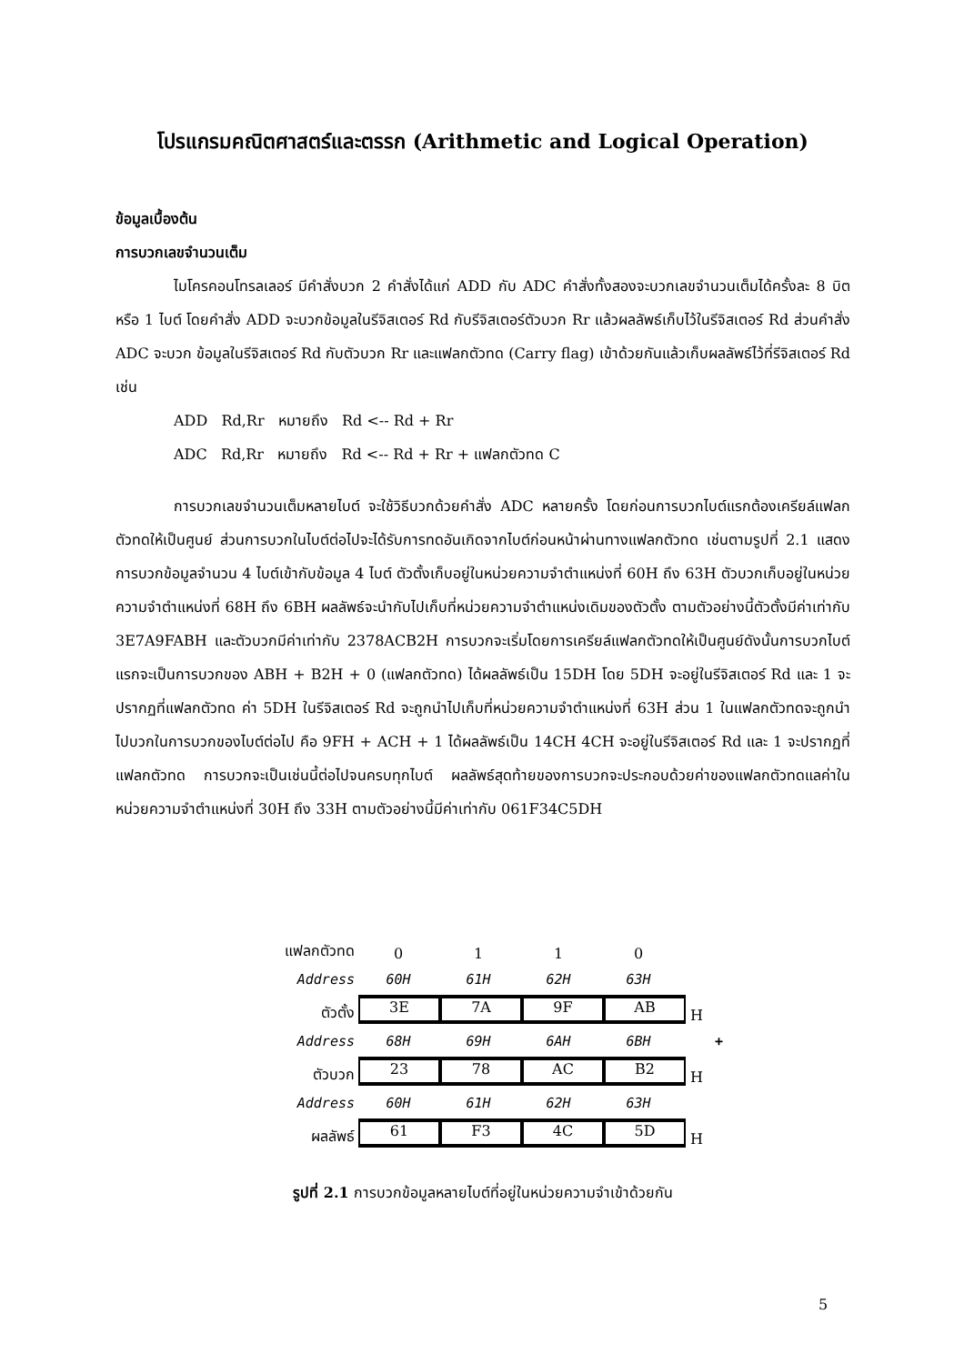โปรแกรมคณิตศาสตร์และตรรก (Arithmetic and Logical Operation)
ข้อมูลเบื้องต้น
การบวกเลขจำนวนเต็ม
ไมโครคอนโทรลเลอร์ มีคำสั่งบวก 2 คำสั่งได้แก่ ADD กับ ADC คำสั่งทั้งสองจะบวกเลขจำนวนเต็มได้ครั้งละ 8 บิต หรือ 1 ไบต์ โดยคำสั่ง ADD จะบวกข้อมูลในรีจิสเตอร์ Rd กับรีจิสเตอร์ตัวบวก Rr แล้วผลลัพธ์เก็บไว้ในรีจิสเตอร์ Rd ส่วนคำสั่ง ADC จะบวก ข้อมูลในรีจิสเตอร์ Rd กับตัวบวก Rr และแฟลกตัวทด (Carry flag) เข้าด้วยกันแล้วเก็บผลลัพธ์ไว้ที่รีจิสเตอร์ Rd เช่น
ADD Rd,Rr หมายถึง Rd <-- Rd + Rr
ADC Rd,Rr หมายถึง Rd <-- Rd + Rr + แฟลกตัวทด C
การบวกเลขจำนวนเต็มหลายไบต์ จะใช้วิธีบวกด้วยคำสั่ง ADC หลายครั้ง โดยก่อนการบวกไบต์แรกต้องเครียล์แฟลกตัวทดให้เป็นศูนย์ ส่วนการบวกในไบต์ต่อไปจะได้รับการทดอันเกิดจากไบต์ก่อนหน้าผ่านทางแฟลกตัวทด เช่นตามรูปที่ 2.1 แสดงการบวกข้อมูลจำนวน 4 ไบต์เข้ากับข้อมูล 4 ไบต์ ตัวตั้งเก็บอยู่ในหน่วยความจำตำแหน่งที่ 60H ถึง 63H ตัวบวกเก็บอยู่ในหน่วยความจำตำแหน่งที่ 68H ถึง 6BH ผลลัพธ์จะนำกับไปเก็บที่หน่วยความจำตำแหน่งเดิมของตัวตั้ง ตามตัวอย่างนี้ตัวตั้งมีค่าเท่ากับ 3E7A9FABH และตัวบวกมีค่าเท่ากับ 2378ACB2H การบวกจะเริ่มโดยการเครียล์แฟลกตัวทดให้เป็นศูนย์ดังนั้นการบวกไบต์แรกจะเป็นการบวกของ ABH + B2H + 0 (แฟลกตัวทด) ได้ผลลัพธ์เป็น 15DH โดย 5DH จะอยู่ในรีจิสเตอร์ Rd และ 1 จะปรากฏที่แฟลกตัวทด ค่า 5DH ในรีจิสเตอร์ Rd จะถูกนำไปเก็บที่หน่วยความจำตำแหน่งที่ 63H ส่วน 1 ในแฟลกตัวทดจะถูกนำไปบวกในการบวกของไบต์ต่อไป คือ 9FH + ACH + 1 ได้ผลลัพธ์เป็น 14CH 4CH จะอยู่ในรีจิสเตอร์ Rd และ 1 จะปรากฏที่แฟลกตัวทด การบวกจะเป็นเช่นนี้ต่อไปจนครบทุกไบต์ ผลลัพธ์สุดท้ายของการบวกจะประกอบด้วยค่าของแฟลกตัวทดแลค่าในหน่วยความจำตำแหน่งที่ 30H ถึง 33H ตามตัวอย่างนี้มีค่าเท่ากับ 061F34C5DH
แฟลกตัวทด 0110
Address 60H 61H 62H 63H
ตัวตั้ง 3E 7A 9F AB H
Address 68H 69H 6AH 6BH +
ตัวบวก 23 78 AC B2 H
Address 60H 61H 62H 63H
ผลลัพธ์ 61 F3 4C 5D H
รูปที่ 2.1 การบวกข้อมูลหลายไบต์ที่อยู่ในหน่วยความจำเข้าด้วยกัน
5